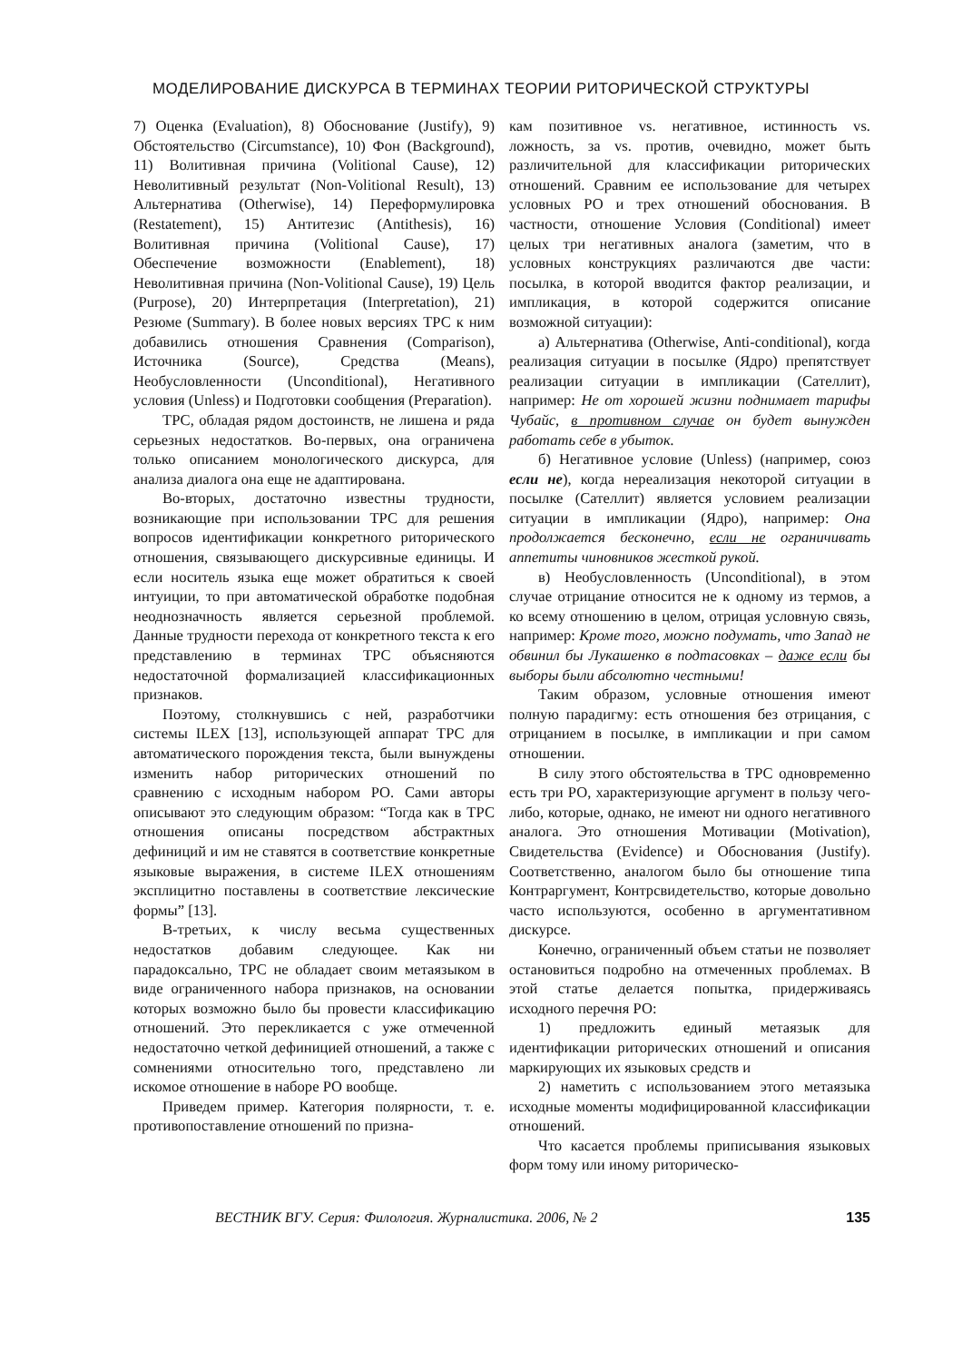МОДЕЛИРОВАНИЕ ДИСКУРСА В ТЕРМИНАХ ТЕОРИИ РИТОРИЧЕСКОЙ СТРУКТУРЫ
7) Оценка (Evaluation), 8) Обоснование (Justify), 9) Обстоятельство (Circumstance), 10) Фон (Background), 11) Волитивная причина (Volitional Cause), 12) Неволитивный результат (Non-Volitional Result), 13) Альтернатива (Otherwise), 14) Переформулировка (Restatement), 15) Антитезис (Antithesis), 16) Волитивная причина (Volitional Cause), 17) Обеспечение возможности (Enablement), 18) Неволитивная причина (Non-Volitional Cause), 19) Цель (Purpose), 20) Интерпретация (Interpretation), 21) Резюме (Summary). В более новых версиях ТРС к ним добавились отношения Сравнения (Comparison), Источника (Source), Средства (Means), Необусловленности (Unconditional), Негативного условия (Unless) и Подготовки сообщения (Preparation).
ТРС, обладая рядом достоинств, не лишена и ряда серьезных недостатков. Во-первых, она ограничена только описанием монологического дискурса, для анализа диалога она еще не адаптирована.
Во-вторых, достаточно известны трудности, возникающие при использовании ТРС для решения вопросов идентификации конкретного риторического отношения, связывающего дискурсивные единицы. И если носитель языка еще может обратиться к своей интуиции, то при автоматической обработке подобная неоднозначность является серьезной проблемой. Данные трудности перехода от конкретного текста к его представлению в терминах ТРС объясняются недостаточной формализацией классификационных признаков.
Поэтому, столкнувшись с ней, разработчики системы ILEX [13], использующей аппарат ТРС для автоматического порождения текста, были вынуждены изменить набор риторических отношений по сравнению с исходным набором РО. Сами авторы описывают это следующим образом: “Тогда как в ТРС отношения описаны посредством абстрактных дефиниций и им не ставятся в соответствие конкретные языковые выражения, в системе ILEX отношениям эксплицитно поставлены в соответствие лексические формы” [13].
В-третьих, к числу весьма существенных недостатков добавим следующее. Как ни парадоксально, ТРС не обладает своим метаязыком в виде ограниченного набора признаков, на основании которых возможно было бы провести классификацию отношений. Это перекликается с уже отмеченной недостаточно четкой дефиницией отношений, а также с сомнениями относительно того, представлено ли искомое отношение в наборе РО вообще.
Приведем пример. Категория полярности, т. е. противопоставление отношений по призна-
кам позитивное vs. негативное, истинность vs. ложность, за vs. против, очевидно, может быть различительной для классификации риторических отношений. Сравним ее использование для четырех условных РО и трех отношений обоснования. В частности, отношение Условия (Conditional) имеет целых три негативных аналога (заметим, что в условных конструкциях различаются две части: посылка, в которой вводится фактор реализации, и импликация, в которой содержится описание возможной ситуации):
а) Альтернатива (Otherwise, Anti-conditional), когда реализация ситуации в посылке (Ядро) препятствует реализации ситуации в импликации (Сателлит), например: Не от хорошей жизни поднимает тарифы Чубайс, в противном случае он будет вынужден работать себе в убыток.
б) Негативное условие (Unless) (например, союз если не), когда нереализация некоторой ситуации в посылке (Сателлит) является условием реализации ситуации в импликации (Ядро), например: Она продолжается бесконечно, если не ограничивать аппетиты чиновников жесткой рукой.
в) Необусловленность (Unconditional), в этом случае отрицание относится не к одному из термов, а ко всему отношению в целом, отрицая условную связь, например: Кроме того, можно подумать, что Запад не обвинил бы Лукашенко в подтасовках – даже если бы выборы были абсолютно честными!
Таким образом, условные отношения имеют полную парадигму: есть отношения без отрицания, с отрицанием в посылке, в импликации и при самом отношении.
В силу этого обстоятельства в ТРС одновременно есть три РО, характеризующие аргумент в пользу чего-либо, которые, однако, не имеют ни одного негативного аналога. Это отношения Мотивации (Motivation), Свидетельства (Evidence) и Обоснования (Justify). Соответственно, аналогом было бы отношение типа Контраргумент, Контрсвидетельство, которые довольно часто используются, особенно в аргументативном дискурсе.
Конечно, ограниченный объем статьи не позволяет остановиться подробно на отмеченных проблемах. В этой статье делается попытка, придерживаясь исходного перечня РО:
1) предложить единый метаязык для идентификации риторических отношений и описания маркирующих их языковых средств и
2) наметить с использованием этого метаязыка исходные моменты модифицированной классификации отношений.
Что касается проблемы приписывания языковых форм тому или иному риторическо-
ВЕСТНИК ВГУ. Серия: Филология. Журналистика. 2006, № 2 135